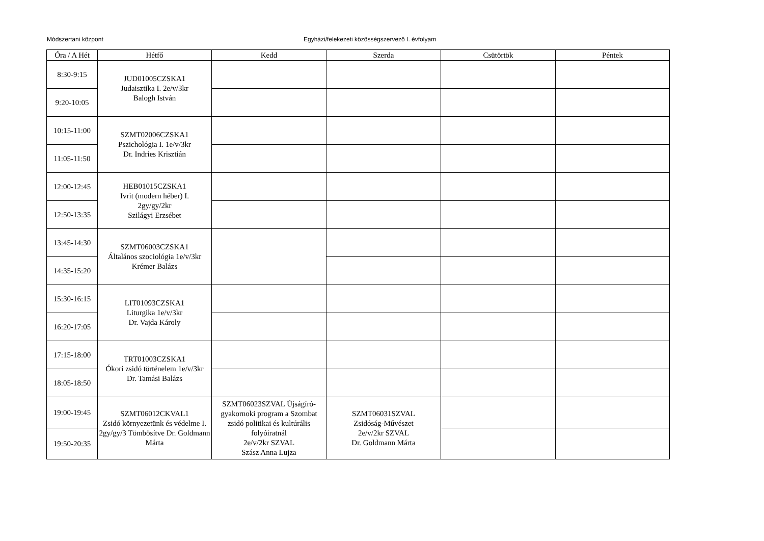Módszertani központ
Egyházi/felekezeti közösségszervező I. évfolyam
| Óra / A Hét | Hétfő | Kedd | Szerda | Csütörtök | Péntek |
| --- | --- | --- | --- | --- | --- |
| 8:30-9:15 | JUD01005CZSKA1 Judaisztika I. 2e/v/3kr Balogh István | | | | |
| 9:20-10:05 | | | | | |
| 10:15-11:00 | SZMT02006CZSKA1 Pszichológia I. 1e/v/3kr Dr. Indries Krisztián | | | | |
| 11:05-11:50 | | | | | |
| 12:00-12:45 | HEB01015CZSKA1 Ivrit (modern héber) I. 2gy/gy/2kr Szilágyi Erzsébet | | | | |
| 12:50-13:35 | | | | | |
| 13:45-14:30 | SZMT06003CZSKA1 Általános szociológia 1e/v/3kr Krémer Balázs | | | | |
| 14:35-15:20 | | | | | |
| 15:30-16:15 | LIT01093CZSKA1 Liturgika 1e/v/3kr Dr. Vajda Károly | | | | |
| 16:20-17:05 | | | | | |
| 17:15-18:00 | TRT01003CZSKA1 Ókori zsidó történelem 1e/v/3kr Dr. Tamási Balázs | | | | |
| 18:05-18:50 | | | | | |
| 19:00-19:45 | SZMT06012CKVAL1 Zsidó környezetünk és védelme I. 2gy/gy/3 Tömbösítve Dr. Goldmann Márta | SZMT06023SZVAL Újságíró-gyakornoki program a Szombat zsidó politikai és kultúrális folyóiratnál 2e/v/2kr SZVAL Szász Anna Lujza | SZMT06031SZVAL Zsidóság-Művészet 2e/v/2kr SZVAL Dr. Goldmann Márta | | |
| 19:50-20:35 | | | | | |